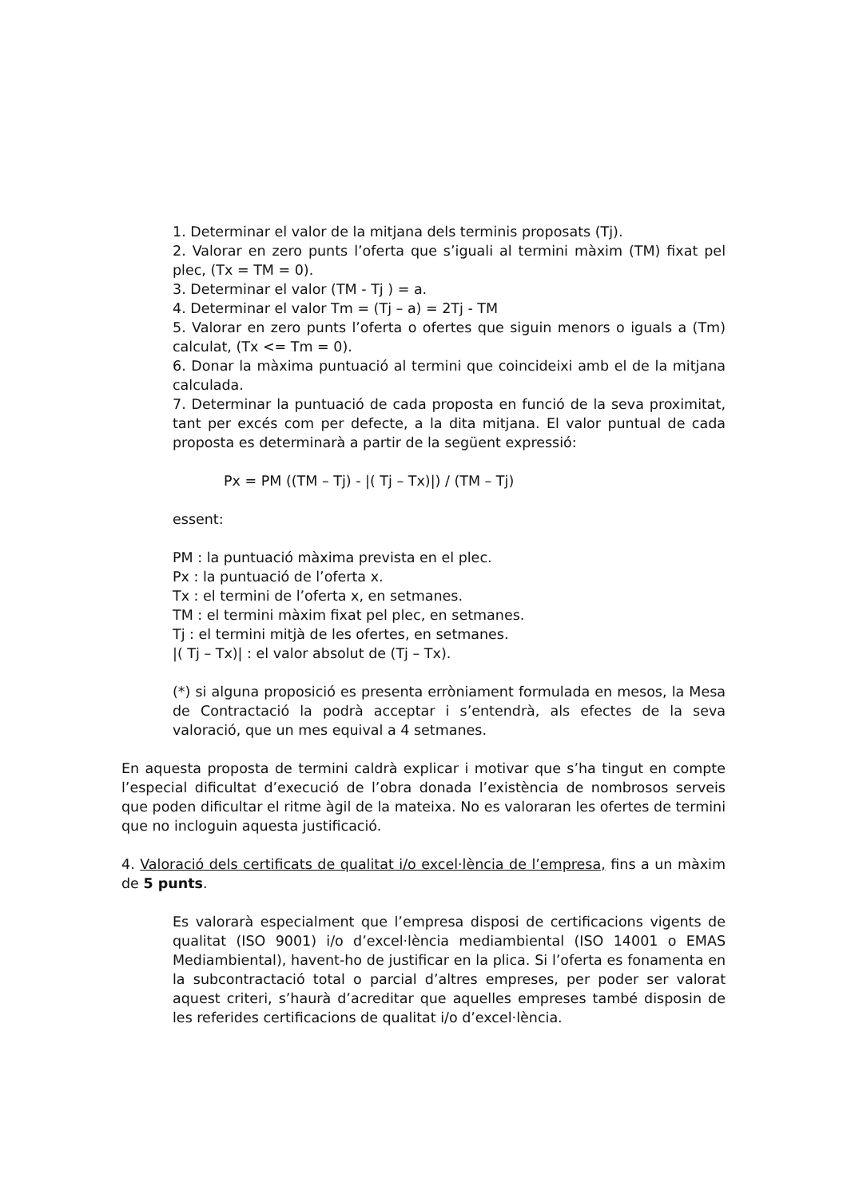1. Determinar el valor de la mitjana dels terminis proposats (Tj).
2. Valorar en zero punts l’oferta que s’iguali al termini màxim (TM) fixat pel plec, (Tx = TM = 0).
3. Determinar el valor (TM - Tj ) = a.
4. Determinar el valor Tm = (Tj – a) = 2Tj - TM
5. Valorar en zero punts l’oferta o ofertes que siguin menors o iguals a (Tm) calculat, (Tx <= Tm = 0).
6. Donar la màxima puntuació al termini que coincideixi amb el de la mitjana calculada.
7. Determinar la puntuació de cada proposta en funció de la seva proximitat, tant per excés com per defecte, a la dita mitjana. El valor puntual de cada proposta es determinarà a partir de la següent expressió:
Px = PM ((TM – Tj) - |( Tj – Tx)|) / (TM – Tj)
essent:
PM : la puntuació màxima prevista en el plec.
Px : la puntuació de l’oferta x.
Tx : el termini de l’oferta x, en setmanes.
TM : el termini màxim fixat pel plec, en setmanes.
Tj : el termini mitjà de les ofertes, en setmanes.
|( Tj – Tx)| : el valor absolut de (Tj – Tx).
(*) si alguna proposició es presenta erròniament formulada en mesos, la Mesa de Contractació la podrà acceptar i s’entendrà, als efectes de la seva valoració, que un mes equival a 4 setmanes.
En aquesta proposta de termini caldrà explicar i motivar que s’ha tingut en compte l’especial dificultat d’execució de l’obra donada l’existència de nombrosos serveis que poden dificultar el ritme àgil de la mateixa. No es valoraran les ofertes de termini que no incloguin aquesta justificació.
4. Valoració dels certificats de qualitat i/o excel·lència de l’empresa, fins a un màxim de 5 punts.
Es valorarà especialment que l’empresa disposi de certificacions vigents de qualitat (ISO 9001) i/o d’excel·lència mediambiental (ISO 14001 o EMAS Mediambiental), havent-ho de justificar en la plica. Si l’oferta es fonamenta en la subcontractació total o parcial d’altres empreses, per poder ser valorat aquest criteri, s’haurà d’acreditar que aquelles empreses també disposin de les referides certificacions de qualitat i/o d’excel·lència.